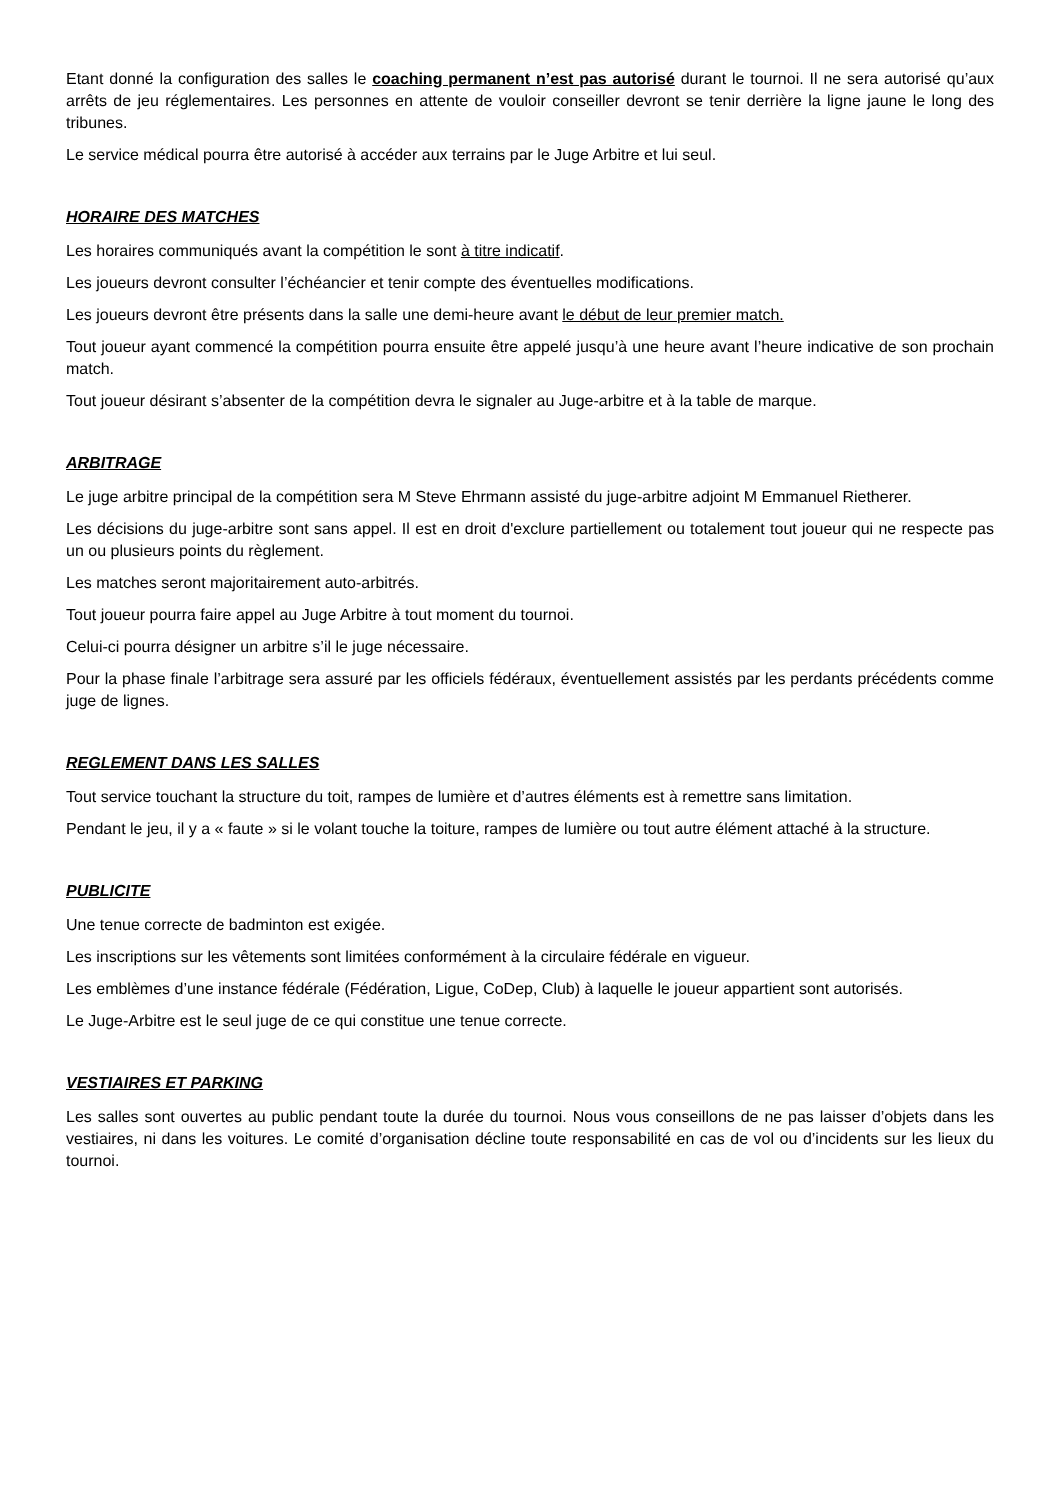Etant donné la configuration des salles le coaching permanent n’est pas autorisé durant le tournoi. Il ne sera autorisé qu’aux arrêts de jeu réglementaires. Les personnes en attente de vouloir conseiller devront se tenir derrière la ligne jaune le long des tribunes.
Le service médical pourra être autorisé à accéder aux terrains par le Juge Arbitre et lui seul.
HORAIRE DES MATCHES
Les horaires communiqués avant la compétition le sont à titre indicatif.
Les joueurs devront consulter l’échéancier et tenir compte des éventuelles modifications.
Les joueurs devront être présents dans la salle une demi-heure avant le début de leur premier match.
Tout joueur ayant commencé la compétition pourra ensuite être appelé jusqu’à une heure avant l’heure indicative de son prochain match.
Tout joueur désirant s’absenter de la compétition devra le signaler au Juge-arbitre et à la table de marque.
ARBITRAGE
Le juge arbitre principal de la compétition sera M Steve Ehrmann assisté du juge-arbitre adjoint M Emmanuel Rietherer.
Les décisions du juge-arbitre sont sans appel. Il est en droit d'exclure partiellement ou totalement tout joueur qui ne respecte pas un ou plusieurs points du règlement.
Les matches seront majoritairement auto-arbitrés.
Tout joueur pourra faire appel au Juge Arbitre à tout moment du tournoi.
Celui-ci pourra désigner un arbitre s’il le juge nécessaire.
Pour la phase finale l’arbitrage sera assuré par les officiels fédéraux, éventuellement assistés par les perdants précédents comme juge de lignes.
REGLEMENT DANS LES SALLES
Tout service touchant la structure du toit, rampes de lumière et d’autres éléments est à remettre sans limitation.
Pendant le jeu, il y a « faute » si le volant touche la toiture, rampes de lumière ou tout autre élément attaché à la structure.
PUBLICITE
Une tenue correcte de badminton est exigée.
Les inscriptions sur les vêtements sont limitées conformément à la circulaire fédérale en vigueur.
Les emblèmes d’une instance fédérale (Fédération, Ligue, CoDep, Club) à laquelle le joueur appartient sont autorisés.
Le Juge-Arbitre est le seul juge de ce qui constitue une tenue correcte.
VESTIAIRES ET PARKING
Les salles sont ouvertes au public pendant toute la durée du tournoi. Nous vous conseillons de ne pas laisser d’objets dans les vestiaires, ni dans les voitures. Le comité d’organisation décline toute responsabilité en cas de vol ou d’incidents sur les lieux du tournoi.